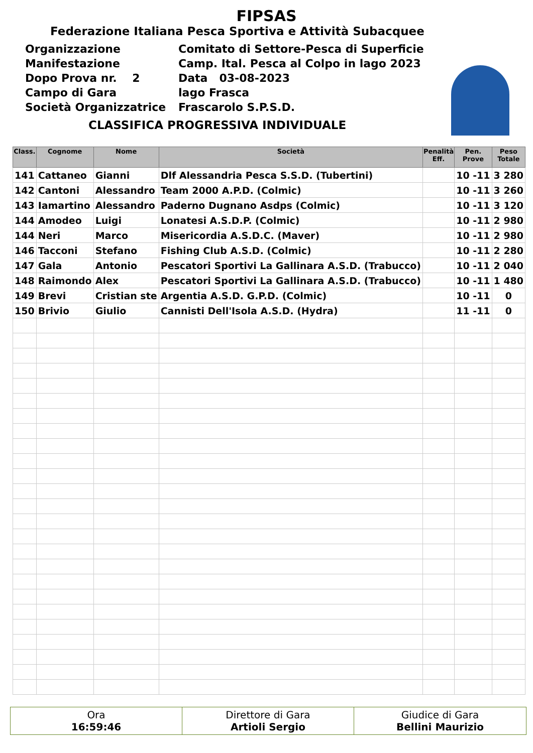FIPSAS
Federazione Italiana Pesca Sportiva e Attività Subacquee
Organizzazione
Comitato di Settore-Pesca di Superficie
Manifestazione
Camp. Ital. Pesca al Colpo in lago 2023
Dopo Prova nr. 2
Data 03-08-2023
Campo di Gara
lago Frasca
Società Organizzatrice
Frascarolo S.P.S.D.
CLASSIFICA PROGRESSIVA INDIVIDUALE
| Class. | Cognome | Nome | Società | Penalità Eff. | Pen. Prove | Peso Totale |
| --- | --- | --- | --- | --- | --- | --- |
| 141 | Cattaneo | Gianni | Dlf Alessandria Pesca S.S.D. (Tubertini) | | 10 -11 | 3 280 |
| 142 | Cantoni | Alessandro | Team 2000 A.P.D. (Colmic) | | 10 -11 | 3 260 |
| 143 | Iamartino | Alessandro | Paderno Dugnano Asdps (Colmic) | | 10 -11 | 3 120 |
| 144 | Amodeo | Luigi | Lonatesi A.S.D.P. (Colmic) | | 10 -11 | 2 980 |
| 144 | Neri | Marco | Misericordia A.S.D.C. (Maver) | | 10 -11 | 2 980 |
| 146 | Tacconi | Stefano | Fishing Club A.S.D. (Colmic) | | 10 -11 | 2 280 |
| 147 | Gala | Antonio | Pescatori Sportivi La Gallinara A.S.D. (Trabucco) | | 10 -11 | 2 040 |
| 148 | Raimondo | Alex | Pescatori Sportivi La Gallinara A.S.D. (Trabucco) | | 10 -11 | 1 480 |
| 149 | Brevi | Cristian ste | Argentia A.S.D. G.P.D. (Colmic) | | 10 -11 | 0 |
| 150 | Brivio | Giulio | Cannisti Dell'Isola A.S.D. (Hydra) | | 11 -11 | 0 |
Ora
16:59:46
Direttore di Gara
Artioli Sergio
Giudice di Gara
Bellini Maurizio